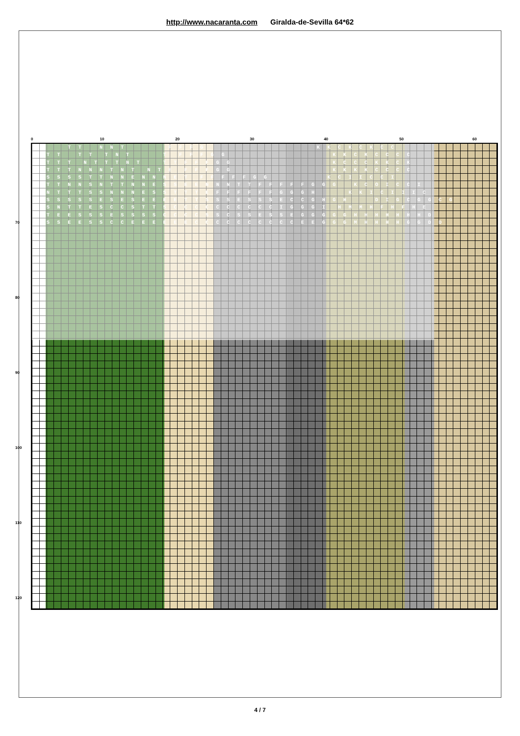http://www.nacaranta.com Giralda-de-Sevilla 64*62
0 10 20 30 40 50 60
70
80
90
100
110
120
T T N N T F F F G K K C K C K C C T T T T T N T T F F F G G K K C K C C C C T T T N T T T N T T T F F F G G K C C C K K C K T T T N N N T N T N T E F F F G G K K K K C C C C S S S S T T N N E N N N E T F F F F F G G K C I I C C I T T N N S N T T N N E S S E E N N N T T F F F F F G G G K C O I C C I N T T T S S N N N E S S T T T E F F F F F F G G G H K K I C I I I C S S S S S E S E S E E E E T T S S S E S S S E C C G H G H D I G C G G C G S N T T E S C C S T T S C C C C C C C C C C I G G G I H M M H F H F H E T E E S S S E S S S S C C C C S S C S S E S S E G G G G G H H H H H H H D S S E E S S C C E E E E E E C C C C C C C C C C E E G G G M H H H H G G D D
4 / 7